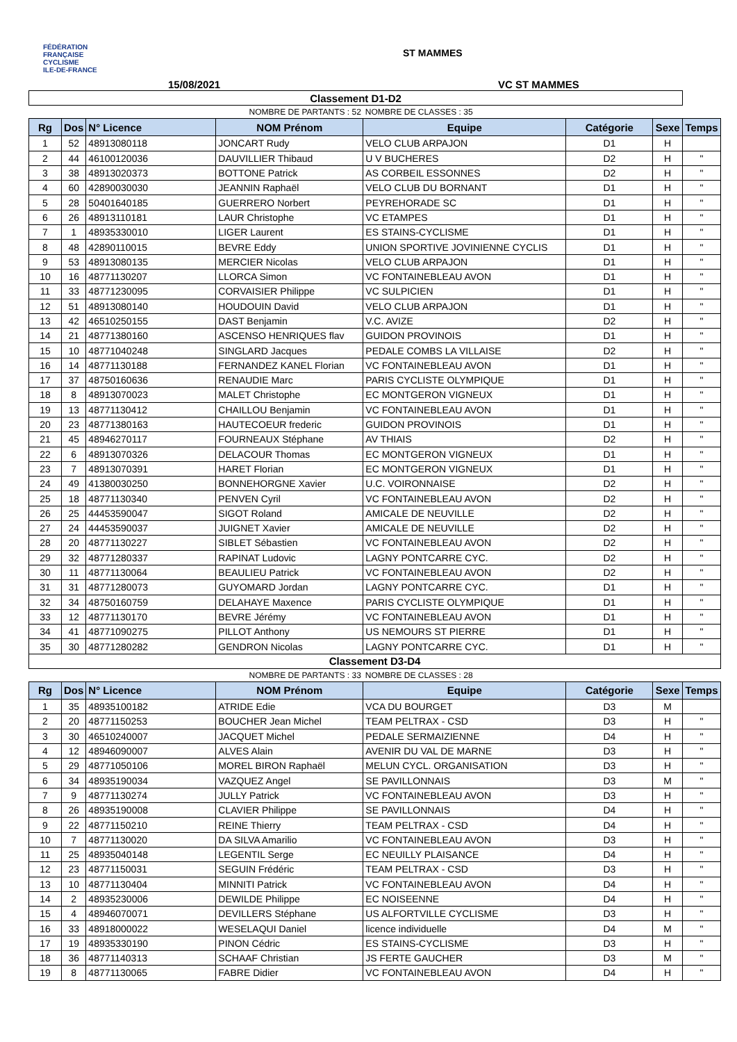FÉDÉRATION
FRANÇAISE
CYCLISME
ILE-DE-FRANCE
ST MAMMES
15/08/2021 VC ST MAMMES
| Classement D1-D2 | | | | | | | |
| | | | NOMBRE DE PARTANTS : 52 | NOMBRE DE CLASSES : 35 | | | |
| Rg | Dos | N° Licence | NOM Prénom | Equipe | Catégorie | Sexe | Temps |
| 1 | 52 | 48913080118 | JONCART Rudy | VELO CLUB ARPAJON | D1 | H | |
| 2 | 44 | 46100120036 | DAUVILLIER Thibaud | U V BUCHERES | D2 | H | " |
| 3 | 38 | 48913020373 | BOTTONE Patrick | AS CORBEIL ESSONNES | D2 | H | " |
| 4 | 60 | 42890030030 | JEANNIN Raphaël | VELO CLUB DU BORNANT | D1 | H | " |
| 5 | 28 | 50401640185 | GUERRERO Norbert | PEYREHORADE SC | D1 | H | " |
| 6 | 26 | 48913110181 | LAUR Christophe | VC ETAMPES | D1 | H | " |
| 7 | 1 | 48935330010 | LIGER Laurent | ES STAINS-CYCLISME | D1 | H | " |
| 8 | 48 | 42890110015 | BEVRE Eddy | UNION SPORTIVE JOVINIENNE CYCLIS | D1 | H | " |
| 9 | 53 | 48913080135 | MERCIER Nicolas | VELO CLUB ARPAJON | D1 | H | " |
| 10 | 16 | 48771130207 | LLORCA Simon | VC FONTAINEBLEAU AVON | D1 | H | " |
| 11 | 33 | 48771230095 | CORVAISIER Philippe | VC SULPICIEN | D1 | H | " |
| 12 | 51 | 48913080140 | HOUDOUIN David | VELO CLUB ARPAJON | D1 | H | " |
| 13 | 42 | 46510250155 | DAST Benjamin | V.C. AVIZE | D2 | H | " |
| 14 | 21 | 48771380160 | ASCENSO HENRIQUES flav | GUIDON PROVINOIS | D1 | H | " |
| 15 | 10 | 48771040248 | SINGLARD Jacques | PEDALE COMBS LA VILLAISE | D2 | H | " |
| 16 | 14 | 48771130188 | FERNANDEZ KANEL Florian | VC FONTAINEBLEAU AVON | D1 | H | " |
| 17 | 37 | 48750160636 | RENAUDIE Marc | PARIS CYCLISTE OLYMPIQUE | D1 | H | " |
| 18 | 8 | 48913070023 | MALET Christophe | EC MONTGERON VIGNEUX | D1 | H | " |
| 19 | 13 | 48771130412 | CHAILLOU Benjamin | VC FONTAINEBLEAU AVON | D1 | H | " |
| 20 | 23 | 48771380163 | HAUTECOEUR frederic | GUIDON PROVINOIS | D1 | H | " |
| 21 | 45 | 48946270117 | FOURNEAUX Stéphane | AV THIAIS | D2 | H | " |
| 22 | 6 | 48913070326 | DELACOUR Thomas | EC MONTGERON VIGNEUX | D1 | H | " |
| 23 | 7 | 48913070391 | HARET Florian | EC MONTGERON VIGNEUX | D1 | H | " |
| 24 | 49 | 41380030250 | BONNEHORGNE Xavier | U.C. VOIRONNAISE | D2 | H | " |
| 25 | 18 | 48771130340 | PENVEN Cyril | VC FONTAINEBLEAU AVON | D2 | H | " |
| 26 | 25 | 44453590047 | SIGOT Roland | AMICALE DE NEUVILLE | D2 | H | " |
| 27 | 24 | 44453590037 | JUIGNET Xavier | AMICALE DE NEUVILLE | D2 | H | " |
| 28 | 20 | 48771130227 | SIBLET Sébastien | VC FONTAINEBLEAU AVON | D2 | H | " |
| 29 | 32 | 48771280337 | RAPINAT Ludovic | LAGNY PONTCARRE CYC. | D2 | H | " |
| 30 | 11 | 48771130064 | BEAULIEU Patrick | VC FONTAINEBLEAU AVON | D2 | H | " |
| 31 | 31 | 48771280073 | GUYOMARD Jordan | LAGNY PONTCARRE CYC. | D1 | H | " |
| 32 | 34 | 48750160759 | DELAHAYE Maxence | PARIS CYCLISTE OLYMPIQUE | D1 | H | " |
| 33 | 12 | 48771130170 | BEVRE Jérémy | VC FONTAINEBLEAU AVON | D1 | H | " |
| 34 | 41 | 48771090275 | PILLOT Anthony | US NEMOURS ST PIERRE | D1 | H | " |
| 35 | 30 | 48771280282 | GENDRON Nicolas | LAGNY PONTCARRE CYC. | D1 | H | " |
| Classement D3-D4 | | | | | | | |
| | | | NOMBRE DE PARTANTS : 33 | NOMBRE DE CLASSES : 28 | | | |
| Rg | Dos | N° Licence | NOM Prénom | Equipe | Catégorie | Sexe | Temps |
| 1 | 35 | 48935100182 | ATRIDE Edie | VCA DU BOURGET | D3 | M | |
| 2 | 20 | 48771150253 | BOUCHER Jean Michel | TEAM PELTRAX - CSD | D3 | H | " |
| 3 | 30 | 46510240007 | JACQUET Michel | PEDALE SERMAIZIENNE | D4 | H | " |
| 4 | 12 | 48946090007 | ALVES Alain | AVENIR DU VAL DE MARNE | D3 | H | " |
| 5 | 29 | 48771050106 | MOREL BIRON Raphaël | MELUN CYCL. ORGANISATION | D3 | H | " |
| 6 | 34 | 48935190034 | VAZQUEZ Angel | SE PAVILLONNAIS | D3 | M | " |
| 7 | 9 | 48771130274 | JULLY Patrick | VC FONTAINEBLEAU AVON | D3 | H | " |
| 8 | 26 | 48935190008 | CLAVIER Philippe | SE PAVILLONNAIS | D4 | H | " |
| 9 | 22 | 48771150210 | REINE Thierry | TEAM PELTRAX - CSD | D4 | H | " |
| 10 | 7 | 48771130020 | DA SILVA Amarilio | VC FONTAINEBLEAU AVON | D3 | H | " |
| 11 | 25 | 48935040148 | LEGENTIL Serge | EC NEUILLY PLAISANCE | D4 | H | " |
| 12 | 23 | 48771150031 | SEGUIN Frédéric | TEAM PELTRAX - CSD | D3 | H | " |
| 13 | 10 | 48771130404 | MINNITI Patrick | VC FONTAINEBLEAU AVON | D4 | H | " |
| 14 | 2 | 48935230006 | DEWILDE Philippe | EC NOISEENNE | D4 | H | " |
| 15 | 4 | 48946070071 | DEVILLERS Stéphane | US ALFORTVILLE CYCLISME | D3 | H | " |
| 16 | 33 | 48918000022 | WESELAQUI Daniel | licence individuelle | D4 | M | " |
| 17 | 19 | 48935330190 | PINON Cédric | ES STAINS-CYCLISME | D3 | H | " |
| 18 | 36 | 48771140313 | SCHAAF Christian | JS FERTE GAUCHER | D3 | M | " |
| 19 | 8 | 48771130065 | FABRE Didier | VC FONTAINEBLEAU AVON | D4 | H | " |